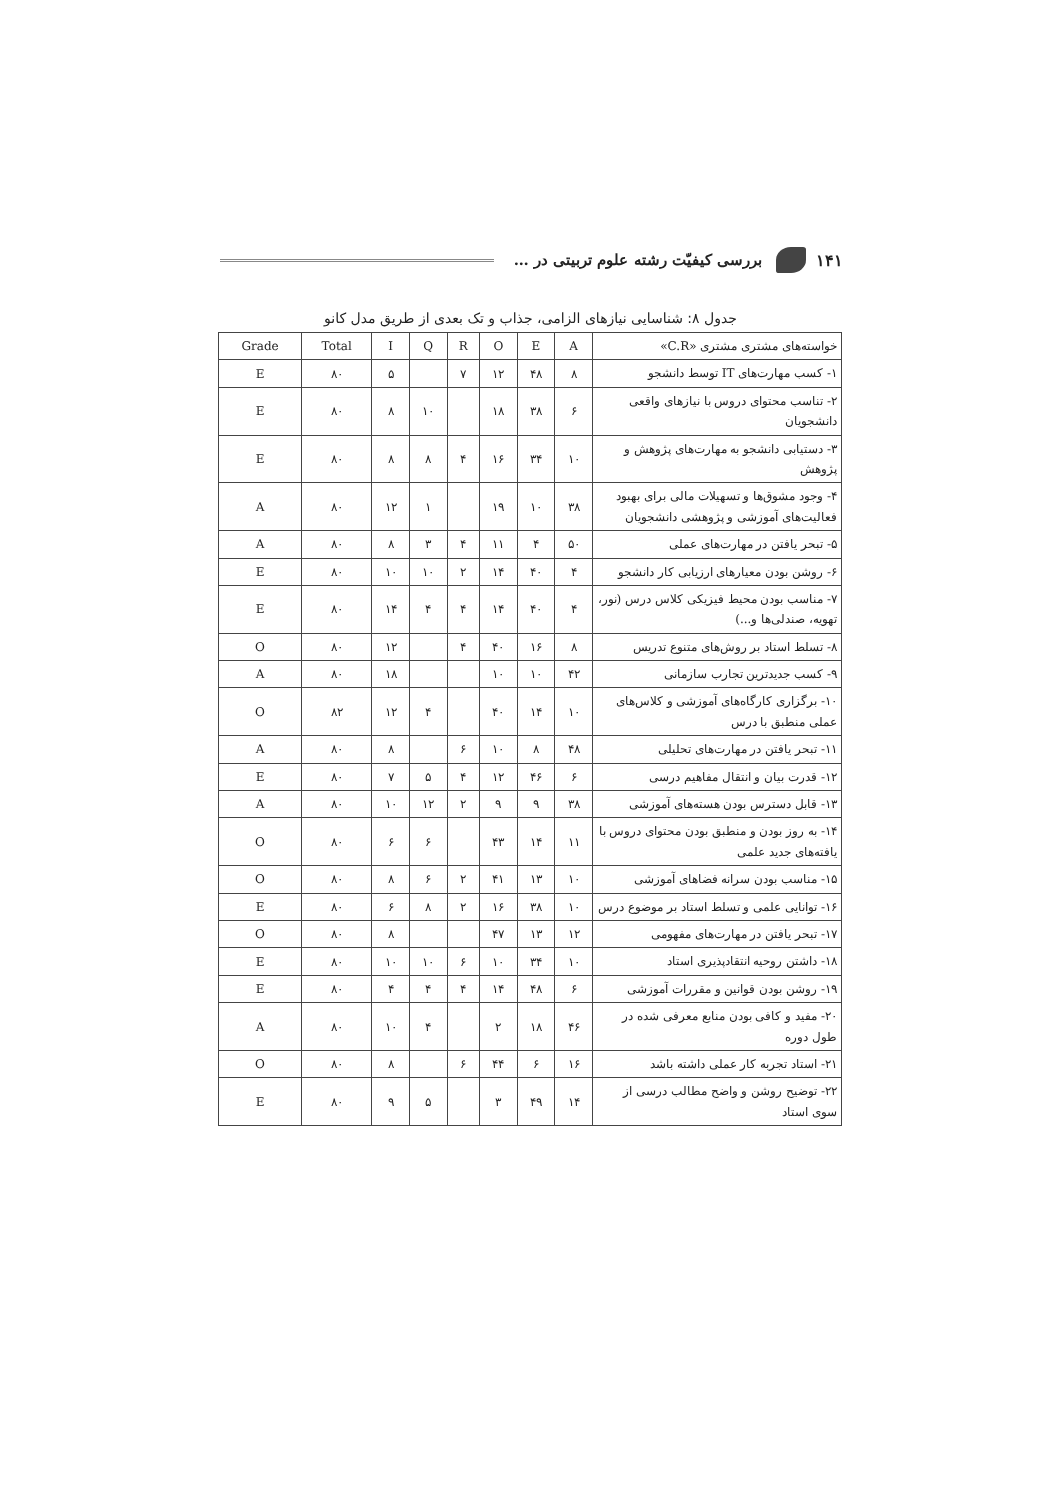۱۴۱ بررسی کیفیّت رشته علوم تربیتی در …
جدول ۸: شناسایی نیازهای الزامی، جذاب و تک بعدی از طریق مدل کانو
| خواسته‌های مشتری مشتری «C.R» | A | E | O | R | Q | I | Total | Grade |
| --- | --- | --- | --- | --- | --- | --- | --- | --- |
| ۱- کسب مهارت‌های IT توسط دانشجو | ۸ | ۴۸ | ۱۲ | ۷ | | ۵ | ۸۰ | E |
| ۲- تناسب محتوای دروس با نیازهای واقعی دانشجویان | ۶ | ۳۸ | ۱۸ | | ۱۰ | ۸ | ۸۰ | E |
| ۳- دستیابی دانشجو به مهارت‌های پژوهش و پژوهش | ۱۰ | ۳۴ | ۱۶ | ۴ | ۸ | ۸ | ۸۰ | E |
| ۴- وجود مشوق‌ها و تسهیلات مالی برای بهبود فعالیت‌های آموزشی و پژوهشی دانشجویان | ۳۸ | ۱۰ | ۱۹ | | ۱ | ۱۲ | ۸۰ | A |
| ۵- تبحر یافتن در مهارت‌های عملی | ۵۰ | ۴ | ۱۱ | ۴ | ۳ | ۸ | ۸۰ | A |
| ۶- روشن بودن معیارهای ارزیابی کار دانشجو | ۴ | ۴۰ | ۱۴ | ۲ | ۱۰ | ۱۰ | ۸۰ | E |
| ۷- مناسب بودن محیط فیزیکی کلاس درس (نور، تهویه، صندلی‌ها و...) | ۴ | ۴۰ | ۱۴ | ۴ | ۴ | ۱۴ | ۸۰ | E |
| ۸- تسلط استاد بر روش‌های متنوع تدریس | ۸ | ۱۶ | ۴۰ | ۴ | | ۱۲ | ۸۰ | O |
| ۹- کسب جدیدترین تجارب سازمانی | ۴۲ | ۱۰ | ۱۰ | | | ۱۸ | ۸۰ | A |
| ۱۰- برگزاری کارگاه‌های آموزشی و کلاس‌های عملی منطبق با درس | ۱۰ | ۱۴ | ۴۰ | | ۴ | ۱۲ | ۸۲ | O |
| ۱۱- تبحر یافتن در مهارت‌های تحلیلی | ۴۸ | ۸ | ۱۰ | ۶ | | ۸ | ۸۰ | A |
| ۱۲- قدرت بیان و انتقال مفاهیم درسی | ۶ | ۴۶ | ۱۲ | ۴ | ۵ | ۷ | ۸۰ | E |
| ۱۳- قابل دسترس بودن هسته‌های آموزشی | ۳۸ | ۹ | ۹ | ۲ | ۱۲ | ۱۰ | ۸۰ | A |
| ۱۴- به روز بودن و منطبق بودن محتوای دروس با یافته‌های جدید علمی | ۱۱ | ۱۴ | ۴۳ | | ۶ | ۶ | ۸۰ | O |
| ۱۵- مناسب بودن سرانه فضاهای آموزشی | ۱۰ | ۱۳ | ۴۱ | ۲ | ۶ | ۸ | ۸۰ | O |
| ۱۶- توانایی علمی و تسلط استاد بر موضوع درس | ۱۰ | ۳۸ | ۱۶ | ۲ | ۸ | ۶ | ۸۰ | E |
| ۱۷- تبحر یافتن در مهارت‌های مفهومی | ۱۲ | ۱۳ | ۴۷ | | | ۸ | ۸۰ | O |
| ۱۸- داشتن روحیه انتقادپذیری استاد | ۱۰ | ۳۴ | ۱۰ | ۶ | ۱۰ | ۱۰ | ۸۰ | E |
| ۱۹- روشن بودن قوانین و مقررات آموزشی | ۶ | ۴۸ | ۱۴ | ۴ | ۴ | ۴ | ۸۰ | E |
| ۲۰- مفید و کافی بودن منابع معرفی شده در طول دوره | ۴۶ | ۱۸ | ۲ | | ۴ | ۱۰ | ۸۰ | A |
| ۲۱- استاد تجربه کار عملی داشته باشد | ۱۶ | ۶ | ۴۴ | ۶ | | ۸ | ۸۰ | O |
| ۲۲- توضیح روشن و واضح مطالب درسی از سوی استاد | ۱۴ | ۴۹ | ۳ | | ۵ | ۹ | ۸۰ | E |